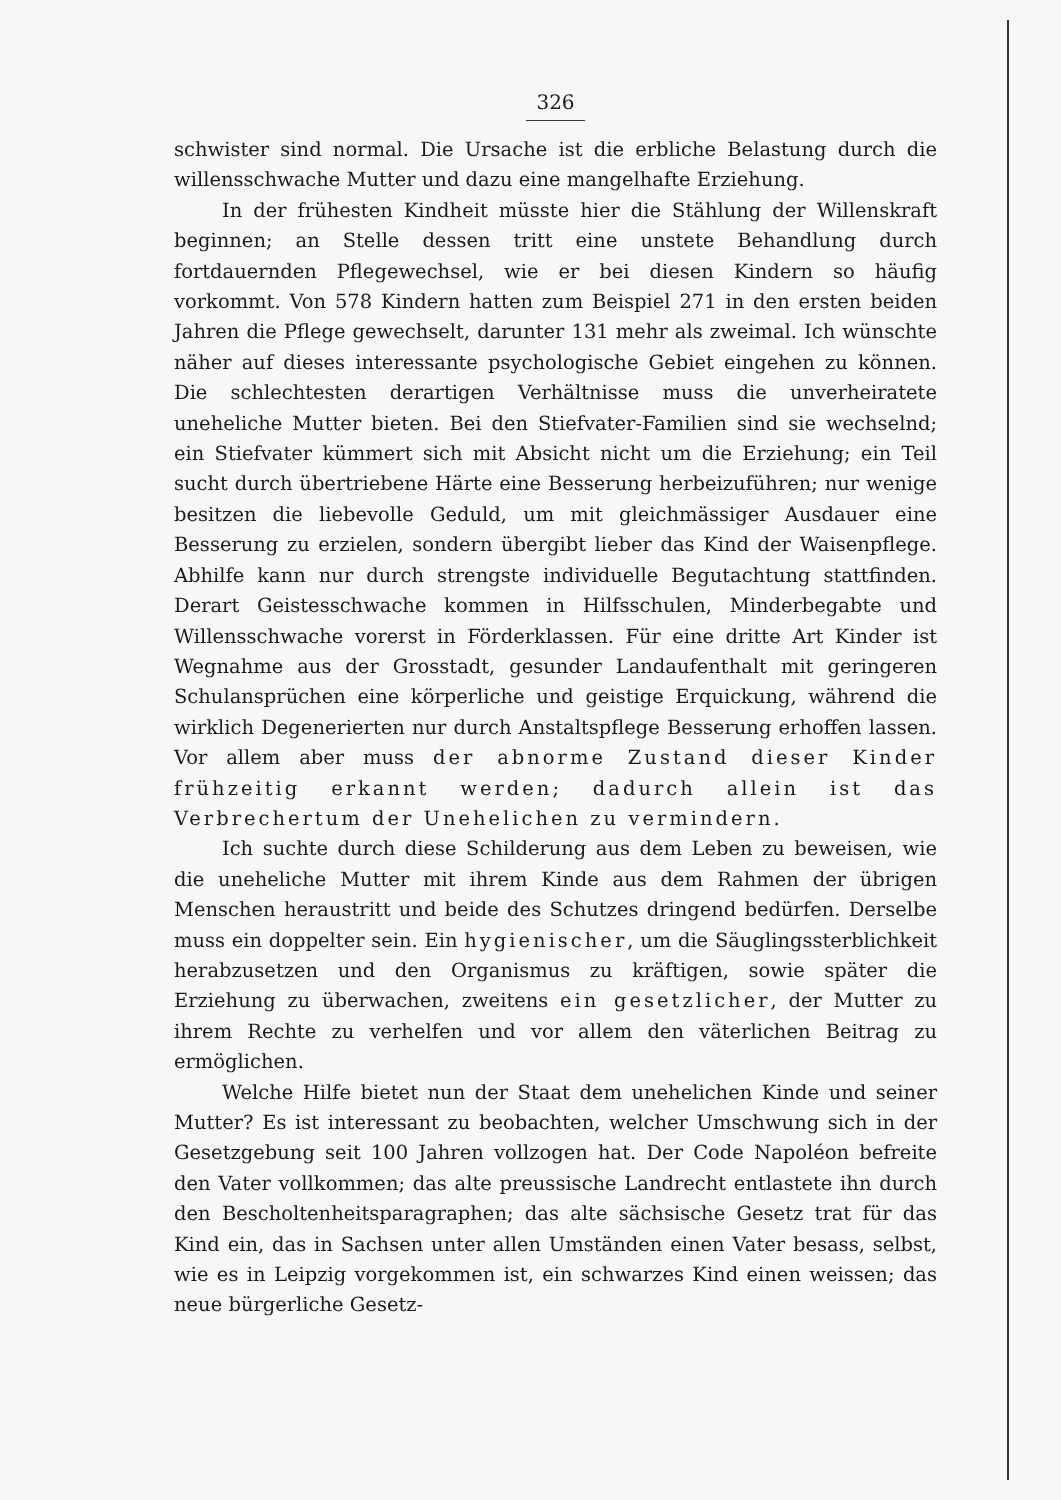326
schwister sind normal. Die Ursache ist die erbliche Belastung durch die willensschwache Mutter und dazu eine mangelhafte Erziehung.
In der frühesten Kindheit müsste hier die Stählung der Willenskraft beginnen; an Stelle dessen tritt eine unstete Behandlung durch fortdauernden Pflegewechsel, wie er bei diesen Kindern so häufig vorkommt. Von 578 Kindern hatten zum Beispiel 271 in den ersten beiden Jahren die Pflege gewechselt, darunter 131 mehr als zweimal. Ich wünschte näher auf dieses interessante psychologische Gebiet eingehen zu können. Die schlechtesten derartigen Verhältnisse muss die unverheiratete uneheliche Mutter bieten. Bei den Stiefvater-Familien sind sie wechselnd; ein Stiefvater kümmert sich mit Absicht nicht um die Erziehung; ein Teil sucht durch übertriebene Härte eine Besserung herbeizuführen; nur wenige besitzen die liebevolle Geduld, um mit gleichmässiger Ausdauer eine Besserung zu erzielen, sondern übergibt lieber das Kind der Waisenpflege. Abhilfe kann nur durch strengste individuelle Begutachtung stattfinden. Derart Geistesschwache kommen in Hilfsschulen, Minderbegabte und Willensschwache vorerst in Förderklassen. Für eine dritte Art Kinder ist Wegnahme aus der Grosstadt, gesunder Landaufenthalt mit geringeren Schulansprüchen eine körperliche und geistige Erquickung, während die wirklich Degenerierten nur durch Anstaltspflege Besserung erhoffen lassen. Vor allem aber muss der abnorme Zustand dieser Kinder frühzeitig erkannt werden; dadurch allein ist das Verbrechertum der Unehelichen zu vermindern.
Ich suchte durch diese Schilderung aus dem Leben zu beweisen, wie die uneheliche Mutter mit ihrem Kinde aus dem Rahmen der übrigen Menschen heraustritt und beide des Schutzes dringend bedürfen. Derselbe muss ein doppelter sein. Ein hygienischer, um die Säuglingssterblichkeit herabzusetzen und den Organismus zu kräftigen, sowie später die Erziehung zu überwachen, zweitens ein gesetzlicher, der Mutter zu ihrem Rechte zu verhelfen und vor allem den väterlichen Beitrag zu ermöglichen.
Welche Hilfe bietet nun der Staat dem unehelichen Kinde und seiner Mutter? Es ist interessant zu beobachten, welcher Umschwung sich in der Gesetzgebung seit 100 Jahren vollzogen hat. Der Code Napoléon befreite den Vater vollkommen; das alte preussische Landrecht entlastete ihn durch den Bescholtenheitsparagraphen; das alte sächsische Gesetz trat für das Kind ein, das in Sachsen unter allen Umständen einen Vater besass, selbst, wie es in Leipzig vorgekommen ist, ein schwarzes Kind einen weissen; das neue bürgerliche Gesetz-